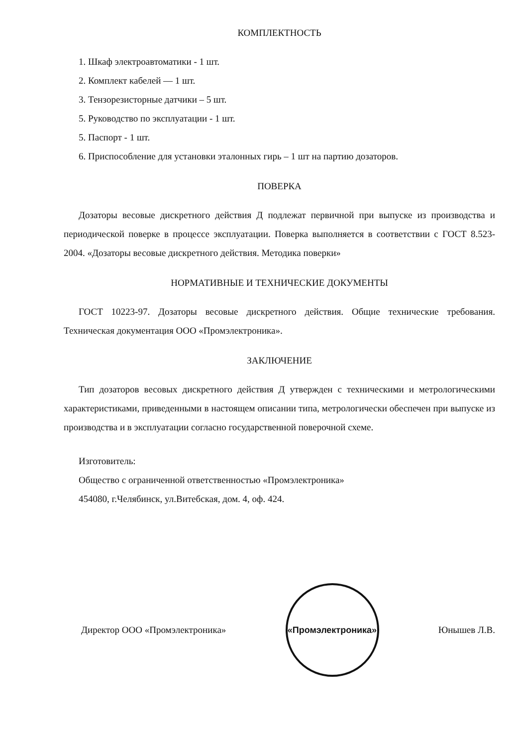КОМПЛЕКТНОСТЬ
1. Шкаф электроавтоматики - 1 шт.
2. Комплект кабелей — 1 шт.
3. Тензорезисторные датчики – 5 шт.
5. Руководство по эксплуатации - 1 шт.
5. Паспорт - 1 шт.
6. Приспособление для установки эталонных гирь – 1 шт на партию дозаторов.
ПОВЕРКА
Дозаторы весовые дискретного действия Д подлежат первичной при выпуске из производства и периодической поверке в процессе эксплуатации. Поверка выполняется в соответствии с ГОСТ 8.523-2004. «Дозаторы весовые дискретного действия. Методика поверки»
НОРМАТИВНЫЕ И ТЕХНИЧЕСКИЕ ДОКУМЕНТЫ
ГОСТ 10223-97. Дозаторы весовые дискретного действия. Общие технические требования. Техническая документация ООО «Промэлектроника».
ЗАКЛЮЧЕНИЕ
Тип дозаторов весовых дискретного действия Д утвержден с техническими и метрологическими характеристиками, приведенными в настоящем описании типа, метрологически обеспечен при выпуске из производства и в эксплуатации согласно государственной поверочной схеме.
Изготовитель:
Общество с ограниченной ответственностью «Промэлектроника»
454080, г.Челябинск, ул.Витебская, дом. 4, оф. 424.
Директор ООО «Промэлектроника»
«Промэлектроника»
Юнышев Л.В.